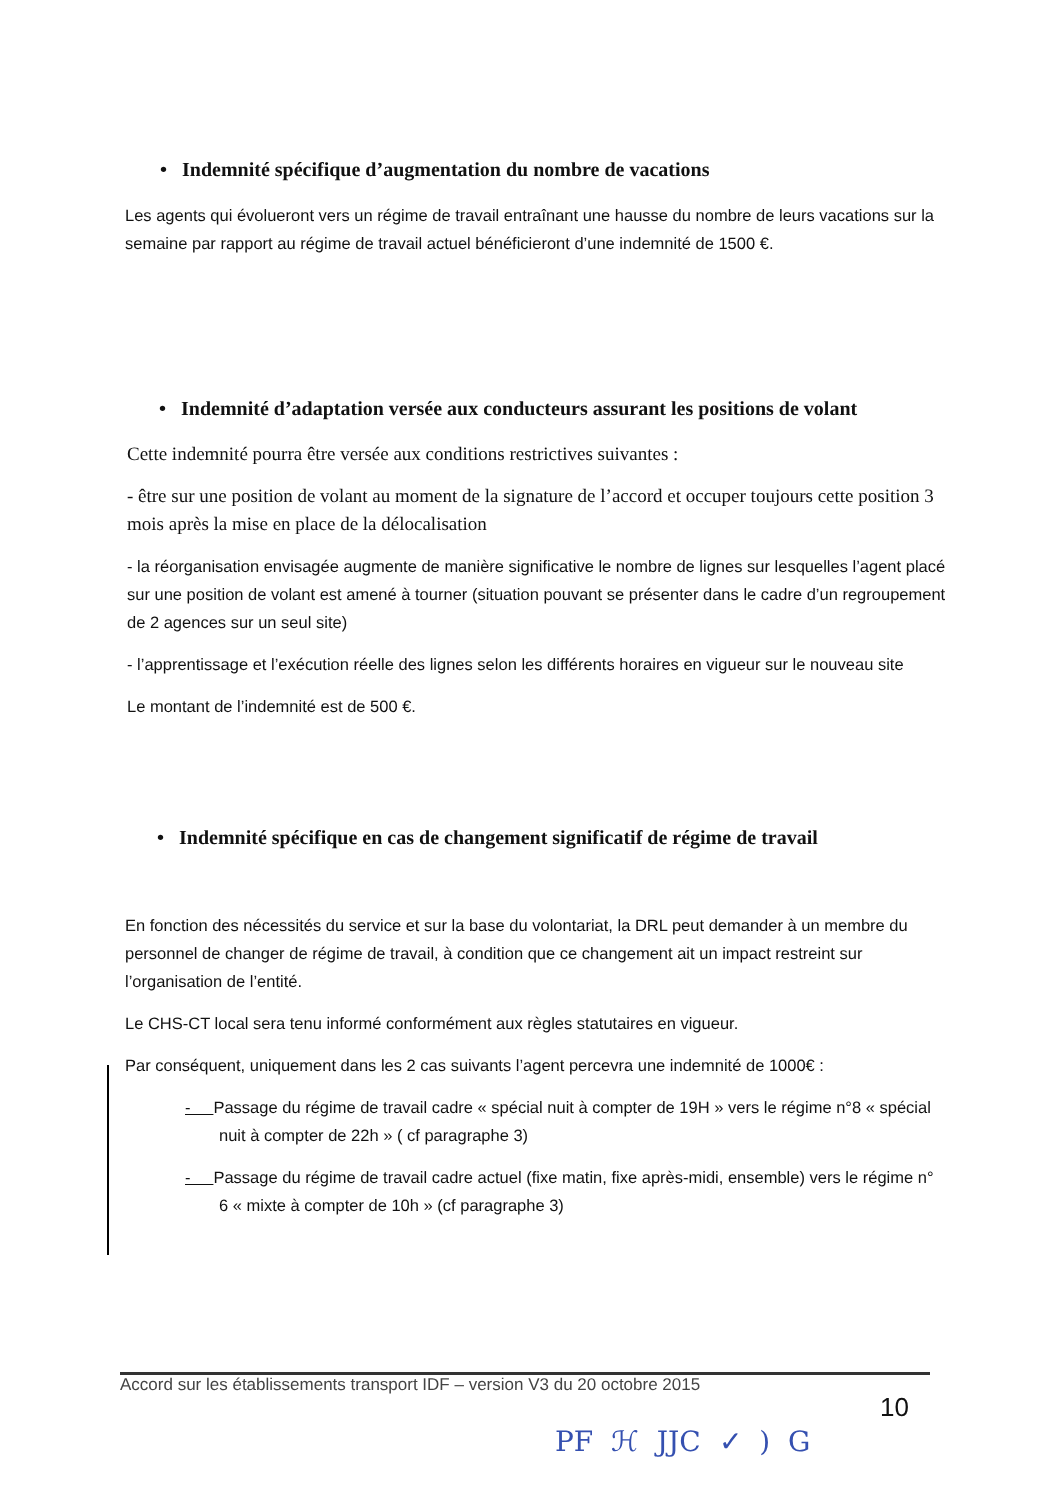• Indemnité spécifique d’augmentation du nombre de vacations
Les agents qui évolueront vers un régime de travail entraînant une hausse du nombre de leurs vacations sur la semaine par rapport au régime de travail actuel bénéficieront d’une indemnité de 1500 €.
• Indemnité d’adaptation versée aux conducteurs assurant les positions de volant
Cette indemnité pourra être versée aux conditions restrictives suivantes :
- être sur une position de volant au moment de la signature de l’accord et occuper toujours cette position 3 mois après la mise en place de la délocalisation
- la réorganisation envisagée augmente de manière significative le nombre de lignes sur lesquelles l’agent placé sur une position de volant est amené à tourner (situation pouvant se présenter dans le cadre d’un regroupement de 2 agences sur un seul site)
- l’apprentissage et l’exécution réelle des lignes selon les différents horaires en vigueur sur le nouveau site
Le montant de l’indemnité est de 500 €.
• Indemnité spécifique en cas de changement significatif de régime de travail
En fonction des nécessités du service et sur la base du volontariat, la DRL peut demander à un membre du personnel de changer de régime de travail, à condition que ce changement ait un impact restreint sur l’organisation de l’entité.
Le CHS-CT local sera tenu informé conformément aux règles statutaires en vigueur.
Par conséquent, uniquement dans les 2 cas suivants l’agent percevra une indemnité de 1000€ :
- Passage du régime de travail cadre « spécial nuit à compter de 19H » vers le régime n°8 « spécial nuit à compter de 22h » ( cf paragraphe 3)
- Passage du régime de travail cadre actuel (fixe matin, fixe après-midi, ensemble) vers le régime n° 6 « mixte à compter de 10h » (cf paragraphe 3)
Accord sur les établissements transport IDF – version V3 du 20 octobre 2015
10
PF ℋ JJC ✓ ) G